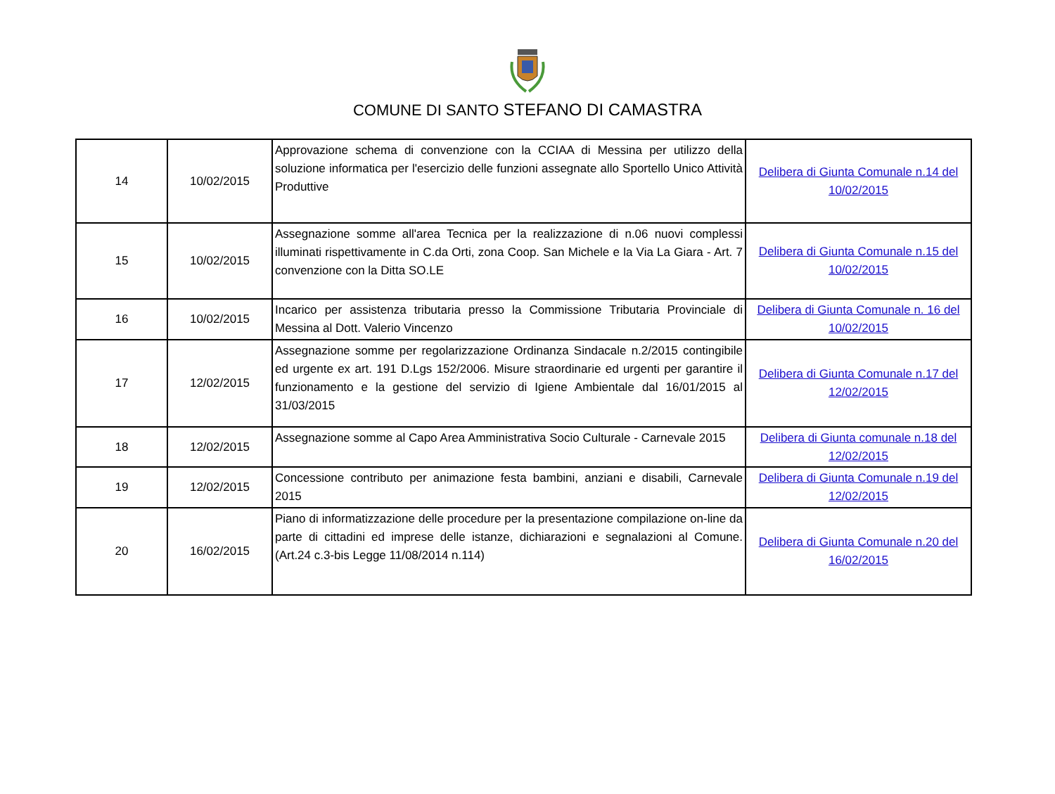COMUNE DI SANTO STEFANO DI CAMASTRA
| 14 | 10/02/2015 | Approvazione schema di convenzione con la CCIAA di Messina per utilizzo della soluzione informatica per l'esercizio delle funzioni assegnate allo Sportello Unico Attività Produttive | Delibera di Giunta Comunale n.14 del 10/02/2015 |
| 15 | 10/02/2015 | Assegnazione somme all'area Tecnica per la realizzazione di n.06 nuovi complessi illuminati rispettivamente in C.da Orti, zona Coop. San Michele e la Via La Giara - Art. 7 convenzione con la Ditta SO.LE | Delibera di Giunta Comunale n.15 del 10/02/2015 |
| 16 | 10/02/2015 | Incarico per assistenza tributaria presso la Commissione Tributaria Provinciale di Messina al Dott. Valerio Vincenzo | Delibera di Giunta Comunale n. 16 del 10/02/2015 |
| 17 | 12/02/2015 | Assegnazione somme per regolarizzazione Ordinanza Sindacale n.2/2015 contingibile ed urgente ex art. 191 D.Lgs 152/2006. Misure straordinarie ed urgenti per garantire il funzionamento e la gestione del servizio di Igiene Ambientale dal 16/01/2015 al 31/03/2015 | Delibera di Giunta Comunale n.17 del 12/02/2015 |
| 18 | 12/02/2015 | Assegnazione somme al Capo Area Amministrativa Socio Culturale - Carnevale 2015 | Delibera di Giunta comunale n.18 del 12/02/2015 |
| 19 | 12/02/2015 | Concessione contributo per animazione festa bambini, anziani e disabili, Carnevale 2015 | Delibera di Giunta Comunale n.19 del 12/02/2015 |
| 20 | 16/02/2015 | Piano di informatizzazione delle procedure per la presentazione compilazione on-line da parte di cittadini ed imprese delle istanze, dichiarazioni e segnalazioni al Comune. (Art.24 c.3-bis Legge 11/08/2014 n.114) | Delibera di Giunta Comunale n.20 del 16/02/2015 |